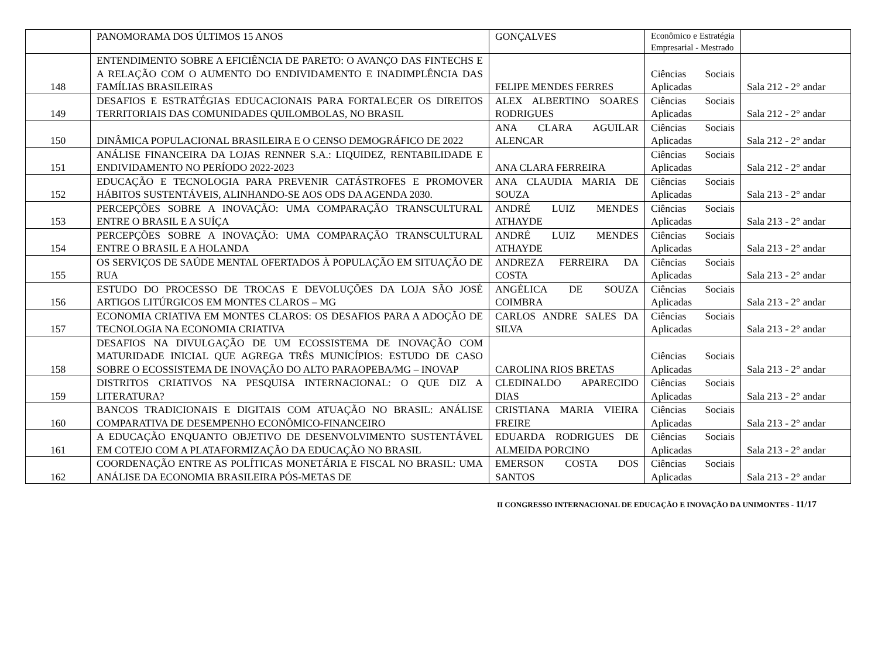| | PANOMORAMA DOS ÚLTIMOS 15 ANOS | GONÇALVES | Econômico e Estratégia Empresarial - Mestrado | |
| 148 | ENTENDIMENTO SOBRE A EFICIÊNCIA DE PARETO: O AVANÇO DAS FINTECHS E A RELAÇÃO COM O AUMENTO DO ENDIVIDAMENTO E INADIMPLÊNCIA DAS FAMÍLIAS BRASILEIRAS | FELIPE MENDES FERRES | Ciências Sociais Aplicadas | Sala 212 - 2° andar |
| 149 | DESAFIOS E ESTRATÉGIAS EDUCACIONAIS PARA FORTALECER OS DIREITOS TERRITORIAIS DAS COMUNIDADES QUILOMBOLAS, NO BRASIL | ALEX ALBERTINO SOARES RODRIGUES | Ciências Sociais Aplicadas | Sala 212 - 2° andar |
| 150 | DINÂMICA POPULACIONAL BRASILEIRA E O CENSO DEMOGRÁFICO DE 2022 | ANA CLARA AGUILAR ALENCAR | Ciências Sociais Aplicadas | Sala 212 - 2° andar |
| 151 | ANÁLISE FINANCEIRA DA LOJAS RENNER S.A.: LIQUIDEZ, RENTABILIDADE E ENDIVIDAMENTO NO PERÍODO 2022-2023 | ANA CLARA FERREIRA | Ciências Sociais Aplicadas | Sala 212 - 2° andar |
| 152 | EDUCAÇÃO E TECNOLOGIA PARA PREVENIR CATÁSTROFES E PROMOVER HÁBITOS SUSTENTÁVEIS, ALINHANDO-SE AOS ODS DA AGENDA 2030. | ANA CLAUDIA MARIA DE SOUZA | Ciências Sociais Aplicadas | Sala 213 - 2° andar |
| 153 | PERCEPÇÕES SOBRE A INOVAÇÃO: UMA COMPARAÇÃO TRANSCULTURAL ENTRE O BRASIL E A SUÍÇA | ANDRÉ LUIZ MENDES ATHAYDE | Ciências Sociais Aplicadas | Sala 213 - 2° andar |
| 154 | PERCEPÇÕES SOBRE A INOVAÇÃO: UMA COMPARAÇÃO TRANSCULTURAL ENTRE O BRASIL E A HOLANDA | ANDRÉ LUIZ MENDES ATHAYDE | Ciências Sociais Aplicadas | Sala 213 - 2° andar |
| 155 | OS SERVIÇOS DE SAÚDE MENTAL OFERTADOS À POPULAÇÃO EM SITUAÇÃO DE RUA | ANDREZA FERREIRA DA COSTA | Ciências Sociais Aplicadas | Sala 213 - 2° andar |
| 156 | ESTUDO DO PROCESSO DE TROCAS E DEVOLUÇÕES DA LOJA SÃO JOSÉ ARTIGOS LITÚRGICOS EM MONTES CLAROS – MG | ANGÉLICA DE SOUZA COIMBRA | Ciências Sociais Aplicadas | Sala 213 - 2° andar |
| 157 | ECONOMIA CRIATIVA EM MONTES CLAROS: OS DESAFIOS PARA A ADOÇÃO DE TECNOLOGIA NA ECONOMIA CRIATIVA | CARLOS ANDRE SALES DA SILVA | Ciências Sociais Aplicadas | Sala 213 - 2° andar |
| 158 | DESAFIOS NA DIVULGAÇÃO DE UM ECOSSISTEMA DE INOVAÇÃO COM MATURIDADE INICIAL QUE AGREGA TRÊS MUNICÍPIOS: ESTUDO DE CASO SOBRE O ECOSSISTEMA DE INOVAÇÃO DO ALTO PARAOPEBA/MG – INOVAP | CAROLINA RIOS BRETAS | Ciências Sociais Aplicadas | Sala 213 - 2° andar |
| 159 | DISTRITOS CRIATIVOS NA PESQUISA INTERNACIONAL: O QUE DIZ A LITERATURA? | CLEDINALDO APARECIDO DIAS | Ciências Sociais Aplicadas | Sala 213 - 2° andar |
| 160 | BANCOS TRADICIONAIS E DIGITAIS COM ATUAÇÃO NO BRASIL: ANÁLISE COMPARATIVA DE DESEMPENHO ECONÔMICO-FINANCEIRO | CRISTIANA MARIA VIEIRA FREIRE | Ciências Sociais Aplicadas | Sala 213 - 2° andar |
| 161 | A EDUCAÇÃO ENQUANTO OBJETIVO DE DESENVOLVIMENTO SUSTENTÁVEL EM COTEJO COM A PLATAFORMIZAÇÃO DA EDUCAÇÃO NO BRASIL | EDUARDA RODRIGUES DE ALMEIDA PORCINO | Ciências Sociais Aplicadas | Sala 213 - 2° andar |
| 162 | COORDENAÇÃO ENTRE AS POLÍTICAS MONETÁRIA E FISCAL NO BRASIL: UMA ANÁLISE DA ECONOMIA BRASILEIRA PÓS-METAS DE | EMERSON COSTA DOS SANTOS | Ciências Sociais Aplicadas | Sala 213 - 2° andar |
II CONGRESSO INTERNACIONAL DE EDUCAÇÃO E INOVAÇÃO DA UNIMONTES - 11/17